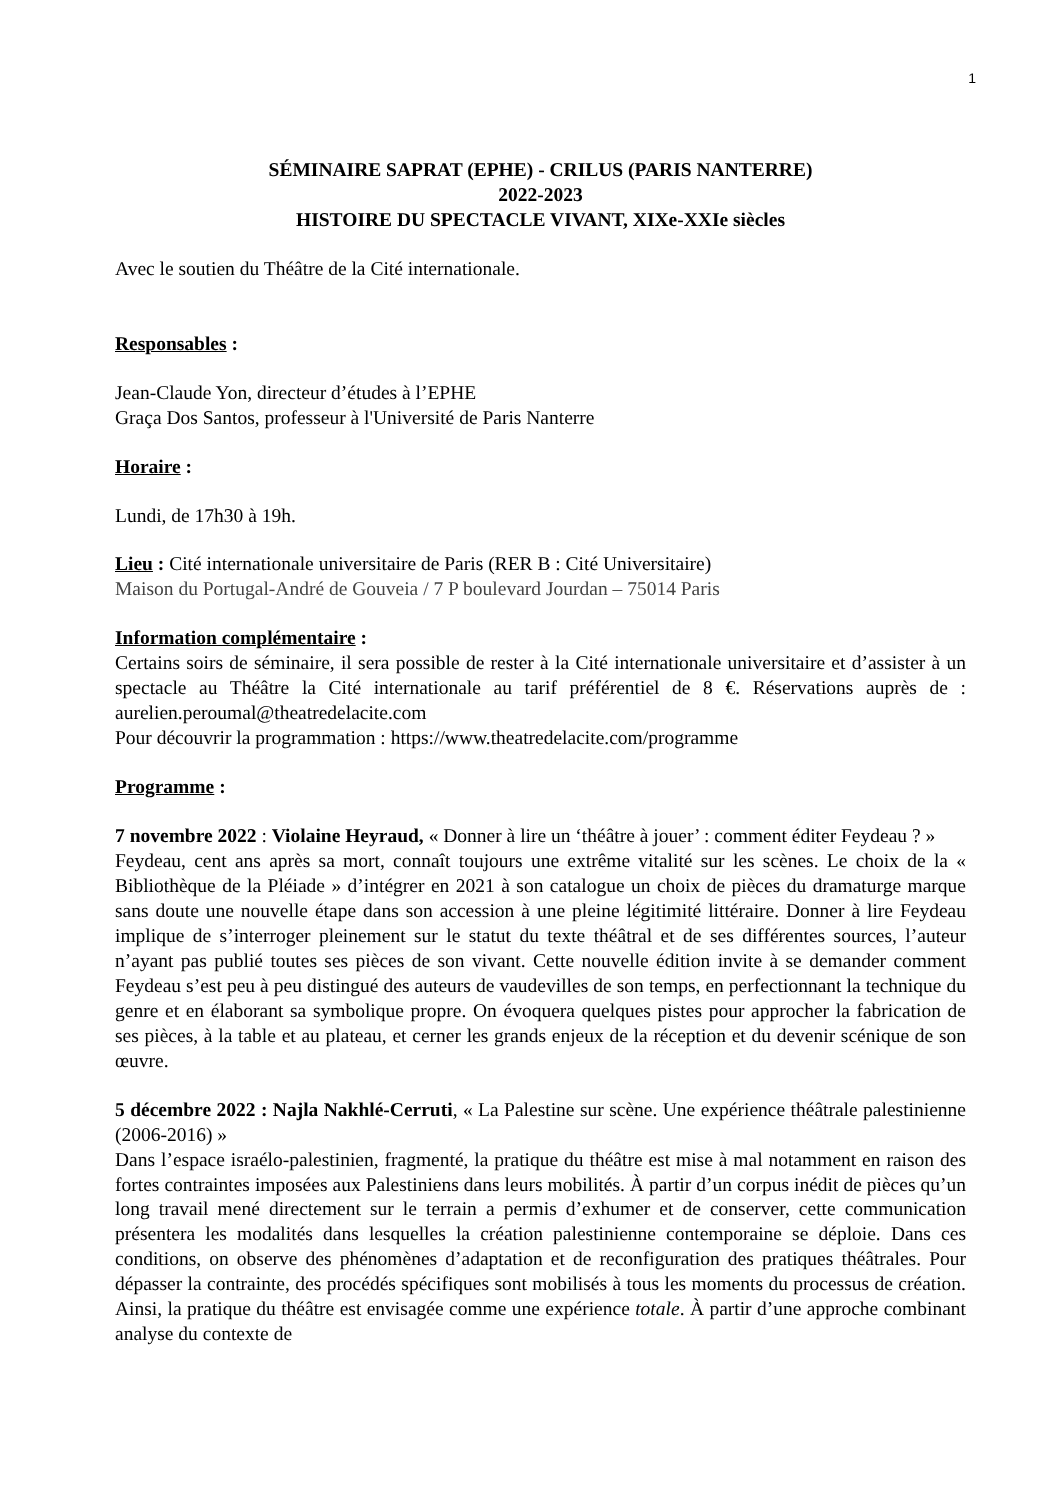1
SÉMINAIRE SAPRAT (EPHE) - CRILUS (PARIS NANTERRE)
2022-2023
HISTOIRE DU SPECTACLE VIVANT, XIXe-XXIe siècles
Avec le soutien du Théâtre de la Cité internationale.
Responsables :
Jean-Claude Yon, directeur d’études à l’EPHE
Graça Dos Santos, professeur à l'Université de Paris Nanterre
Horaire :
Lundi, de 17h30 à 19h.
Lieu : Cité internationale universitaire de Paris (RER B : Cité Universitaire)
Maison du Portugal-André de Gouveia / 7 P boulevard Jourdan – 75014 Paris
Information complémentaire :
Certains soirs de séminaire, il sera possible de rester à la Cité internationale universitaire et d’assister à un spectacle au Théâtre la Cité internationale au tarif préférentiel de 8 €. Réservations auprès de : aurelien.peroumal@theatredelacite.com
Pour découvrir la programmation : https://www.theatredelacite.com/programme
Programme :
7 novembre 2022 : Violaine Heyraud, « Donner à lire un ‘théâtre à jouer’ : comment éditer Feydeau ? »
Feydeau, cent ans après sa mort, connaît toujours une extrême vitalité sur les scènes. Le choix de la « Bibliothèque de la Pléiade » d’intégrer en 2021 à son catalogue un choix de pièces du dramaturge marque sans doute une nouvelle étape dans son accession à une pleine légitimité littéraire. Donner à lire Feydeau implique de s’interroger pleinement sur le statut du texte théâtral et de ses différentes sources, l’auteur n’ayant pas publié toutes ses pièces de son vivant. Cette nouvelle édition invite à se demander comment Feydeau s’est peu à peu distingué des auteurs de vaudevilles de son temps, en perfectionnant la technique du genre et en élaborant sa symbolique propre. On évoquera quelques pistes pour approcher la fabrication de ses pièces, à la table et au plateau, et cerner les grands enjeux de la réception et du devenir scénique de son œuvre.
5 décembre 2022 : Najla Nakhlé-Cerruti, « La Palestine sur scène. Une expérience théâtrale palestinienne (2006-2016) »
Dans l’espace israélo-palestinien, fragmenté, la pratique du théâtre est mise à mal notamment en raison des fortes contraintes imposées aux Palestiniens dans leurs mobilités. À partir d’un corpus inédit de pièces qu’un long travail mené directement sur le terrain a permis d’exhumer et de conserver, cette communication présentera les modalités dans lesquelles la création palestinienne contemporaine se déploie. Dans ces conditions, on observe des phénomènes d’adaptation et de reconfiguration des pratiques théâtrales. Pour dépasser la contrainte, des procédés spécifiques sont mobilisés à tous les moments du processus de création. Ainsi, la pratique du théâtre est envisagée comme une expérience totale. À partir d’une approche combinant analyse du contexte de